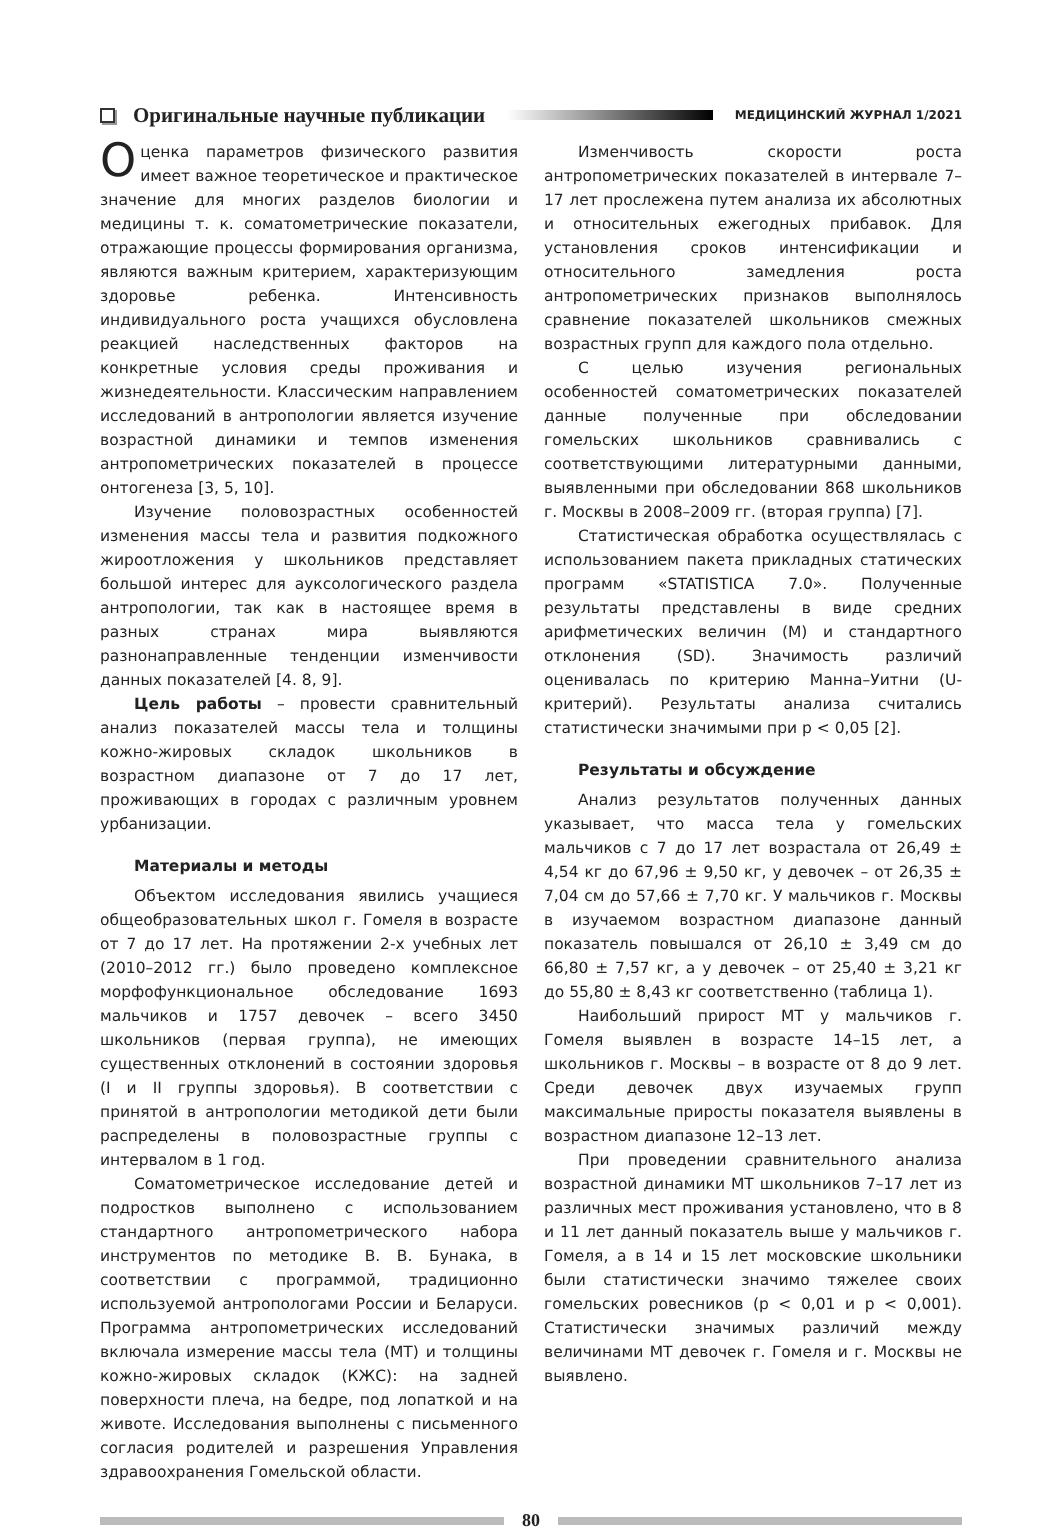Оригинальные научные публикации
МЕДИЦИНСКИЙ ЖУРНАЛ 1/2021
Оценка параметров физического развития имеет важное теоретическое и практическое значение для многих разделов биологии и медицины т. к. соматометрические показатели, отражающие процессы формирования организма, являются важным критерием, характеризующим здоровье ребенка. Интенсивность индивидуального роста учащихся обусловлена реакцией наследственных факторов на конкретные условия среды проживания и жизнедеятельности. Классическим направлением исследований в антропологии является изучение возрастной динамики и темпов изменения антропометрических показателей в процессе онтогенеза [3, 5, 10].
Изучение половозрастных особенностей изменения массы тела и развития подкожного жироотложения у школьников представляет большой интерес для ауксологического раздела антропологии, так как в настоящее время в разных странах мира выявляются разнонаправленные тенденции изменчивости данных показателей [4. 8, 9].
Цель работы – провести сравнительный анализ показателей массы тела и толщины кожно-жировых складок школьников в возрастном диапазоне от 7 до 17 лет, проживающих в городах с различным уровнем урбанизации.
Материалы и методы
Объектом исследования явились учащиеся общеобразовательных школ г. Гомеля в возрасте от 7 до 17 лет. На протяжении 2-х учебных лет (2010–2012 гг.) было проведено комплексное морфофункциональное обследование 1693 мальчиков и 1757 девочек – всего 3450 школьников (первая группа), не имеющих существенных отклонений в состоянии здоровья (I и II группы здоровья). В соответствии с принятой в антропологии методикой дети были распределены в половозрастные группы с интервалом в 1 год.
Соматометрическое исследование детей и подростков выполнено с использованием стандартного антропометрического набора инструментов по методике В. В. Бунака, в соответствии с программой, традиционно используемой антропологами России и Беларуси. Программа антропометрических исследований включала измерение массы тела (МТ) и толщины кожно-жировых складок (КЖС): на задней поверхности плеча, на бедре, под лопаткой и на животе. Исследования выполнены с письменного согласия родителей и разрешения Управления здравоохранения Гомельской области.
Изменчивость скорости роста антропометрических показателей в интервале 7–17 лет прослежена путем анализа их абсолютных и относительных ежегодных прибавок. Для установления сроков интенсификации и относительного замедления роста антропометрических признаков выполнялось сравнение показателей школьников смежных возрастных групп для каждого пола отдельно.
С целью изучения региональных особенностей соматометрических показателей данные полученные при обследовании гомельских школьников сравнивались с соответствующими литературными данными, выявленными при обследовании 868 школьников г. Москвы в 2008–2009 гг. (вторая группа) [7].
Статистическая обработка осуществлялась с использованием пакета прикладных статических программ «STATISTICA 7.0». Полученные результаты представлены в виде средних арифметических величин (М) и стандартного отклонения (SD). Значимость различий оценивалась по критерию Манна–Уитни (U-критерий). Результаты анализа считались статистически значимыми при p < 0,05 [2].
Результаты и обсуждение
Анализ результатов полученных данных указывает, что масса тела у гомельских мальчиков с 7 до 17 лет возрастала от 26,49 ± 4,54 кг до 67,96 ± 9,50 кг, у девочек – от 26,35 ± 7,04 см до 57,66 ± 7,70 кг. У мальчиков г. Москвы в изучаемом возрастном диапазоне данный показатель повышался от 26,10 ± 3,49 см до 66,80 ± 7,57 кг, а у девочек – от 25,40 ± 3,21 кг до 55,80 ± 8,43 кг соответственно (таблица 1).
Наибольший прирост МТ у мальчиков г. Гомеля выявлен в возрасте 14–15 лет, а школьников г. Москвы – в возрасте от 8 до 9 лет. Среди девочек двух изучаемых групп максимальные приросты показателя выявлены в возрастном диапазоне 12–13 лет.
При проведении сравнительного анализа возрастной динамики МТ школьников 7–17 лет из различных мест проживания установлено, что в 8 и 11 лет данный показатель выше у мальчиков г. Гомеля, а в 14 и 15 лет московские школьники были статистически значимо тяжелее своих гомельских ровесников (p < 0,01 и p < 0,001). Статистически значимых различий между величинами МТ девочек г. Гомеля и г. Москвы не выявлено.
80